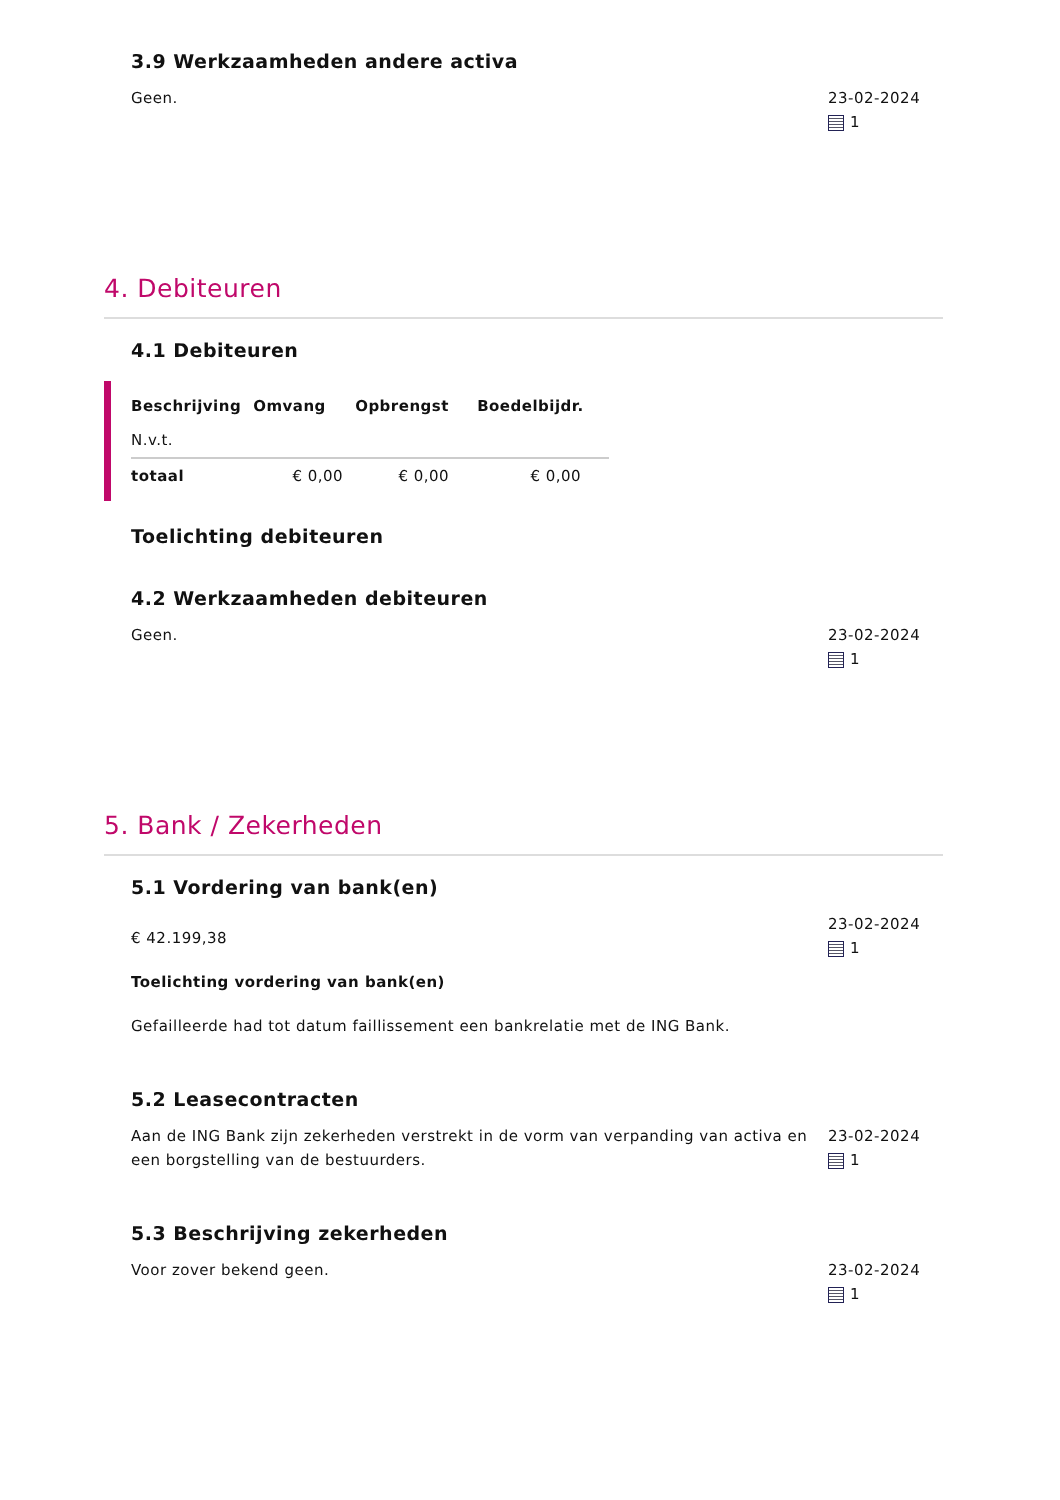3.9 Werkzaamheden andere activa
Geen. 23-02-2024
1
4. Debiteuren
4.1 Debiteuren
| Beschrijving | Omvang | Opbrengst | Boedelbijdr. |
| --- | --- | --- | --- |
| N.v.t. | | | |
| totaal | € 0,00 | € 0,00 | € 0,00 |
Toelichting debiteuren
4.2 Werkzaamheden debiteuren
Geen. 23-02-2024
1
5. Bank / Zekerheden
5.1 Vordering van bank(en)
€ 42.199,38
Toelichting vordering van bank(en)
Gefailleerde had tot datum faillissement een bankrelatie met de ING Bank.
23-02-2024
1
5.2 Leasecontracten
Aan de ING Bank zijn zekerheden verstrekt in de vorm van verpanding van activa en een borgstelling van de bestuurders.
23-02-2024
1
5.3 Beschrijving zekerheden
Voor zover bekend geen. 23-02-2024
1